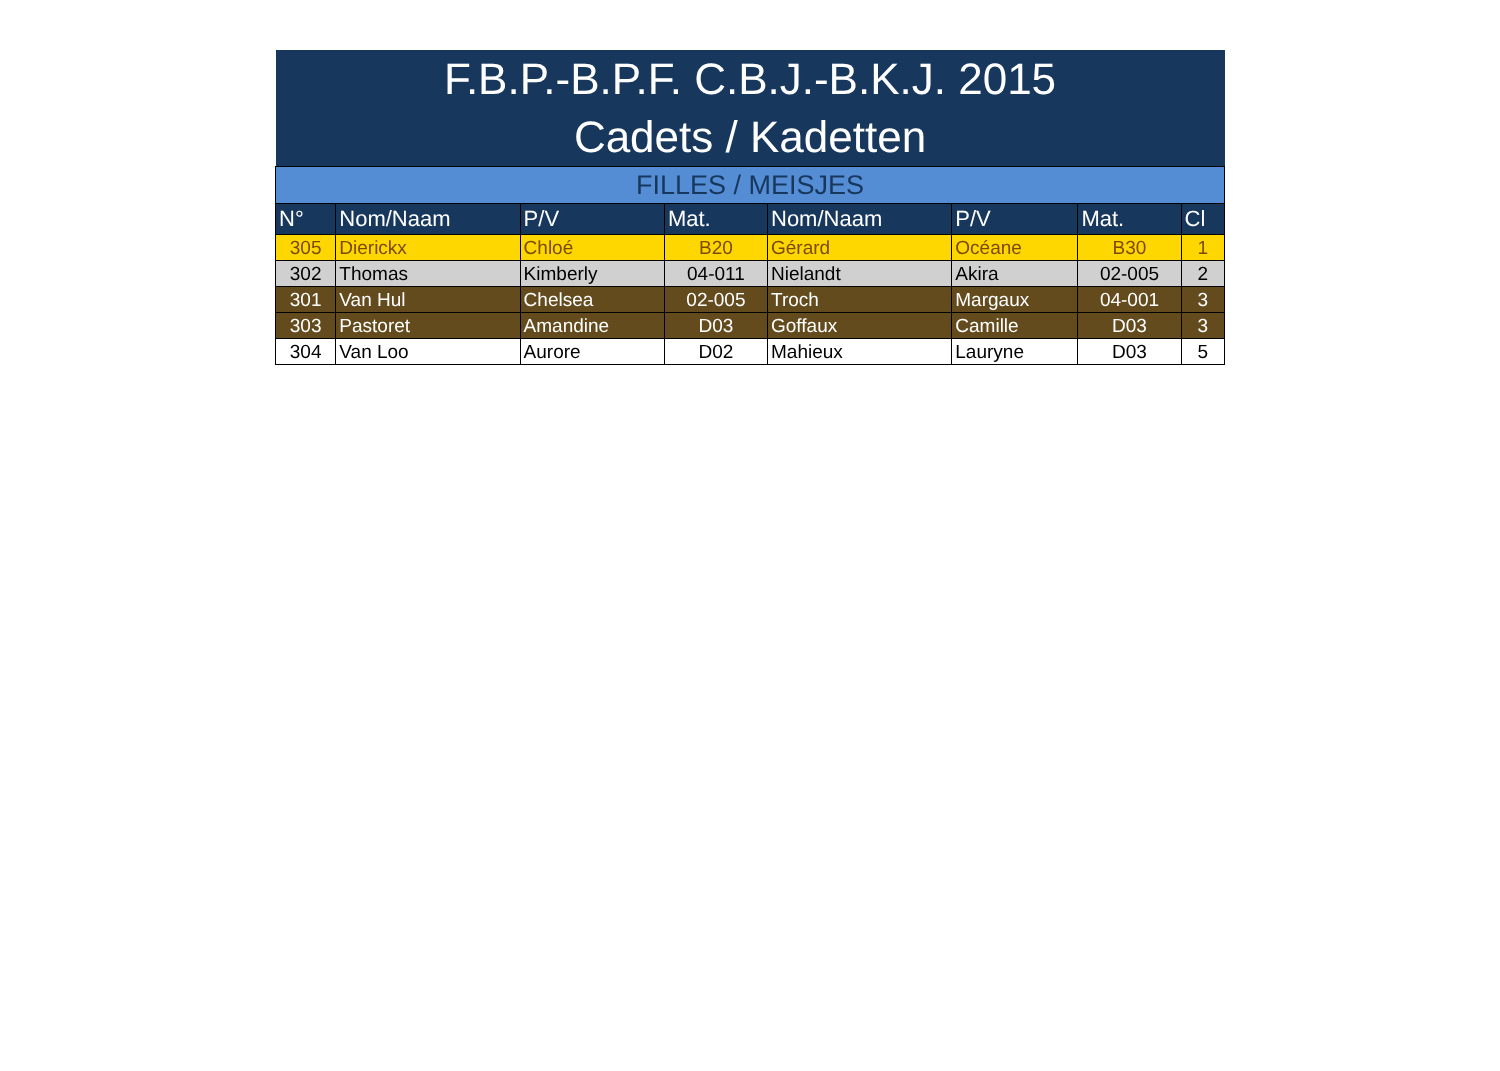| F.B.P.-B.P.F. C.B.J.-B.K.J. 2015 | | | | | | | |
| Cadets / Kadetten | | | | | | | |
| FILLES / MEISJES | | | | | | | |
| N° | Nom/Naam | P/V | Mat. | Nom/Naam | P/V | Mat. | Cl |
| 305 | Dierickx | Chloé | B20 | Gérard | Océane | B30 | 1 |
| 302 | Thomas | Kimberly | 04-011 | Nielandt | Akira | 02-005 | 2 |
| 301 | Van Hul | Chelsea | 02-005 | Troch | Margaux | 04-001 | 3 |
| 303 | Pastoret | Amandine | D03 | Goffaux | Camille | D03 | 3 |
| 304 | Van Loo | Aurore | D02 | Mahieux | Lauryne | D03 | 5 |